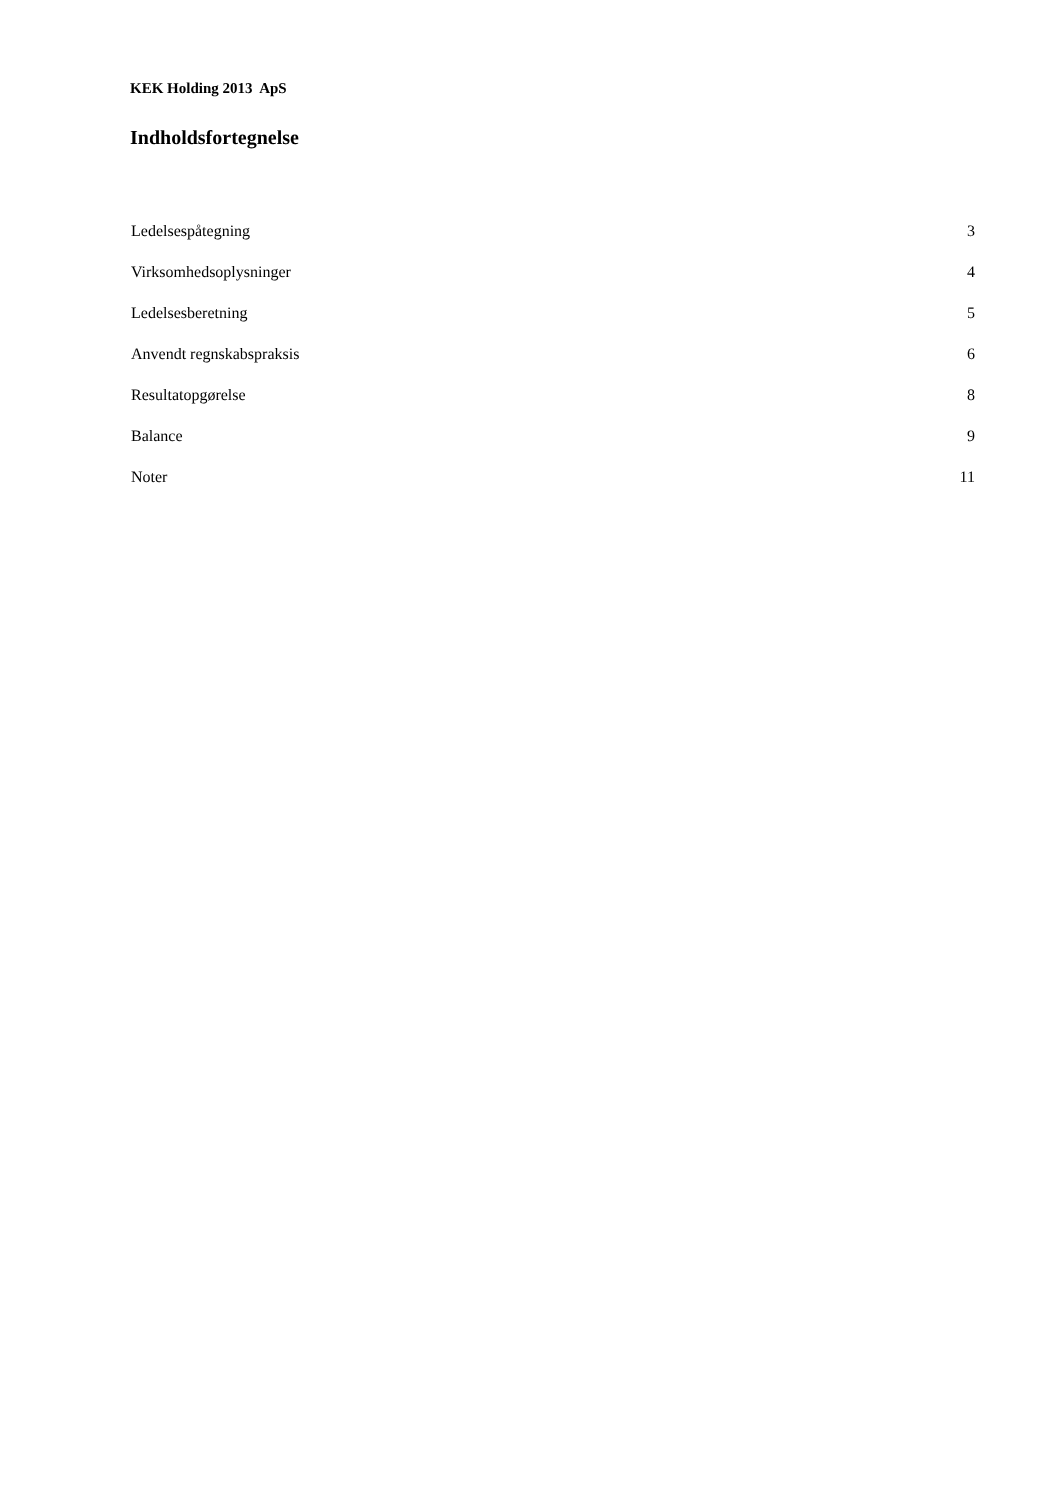KEK Holding 2013 ApS
Indholdsfortegnelse
Ledelsespåtegning 3
Virksomhedsoplysninger 4
Ledelsesberetning 5
Anvendt regnskabspraksis 6
Resultatopgørelse 8
Balance 9
Noter 11